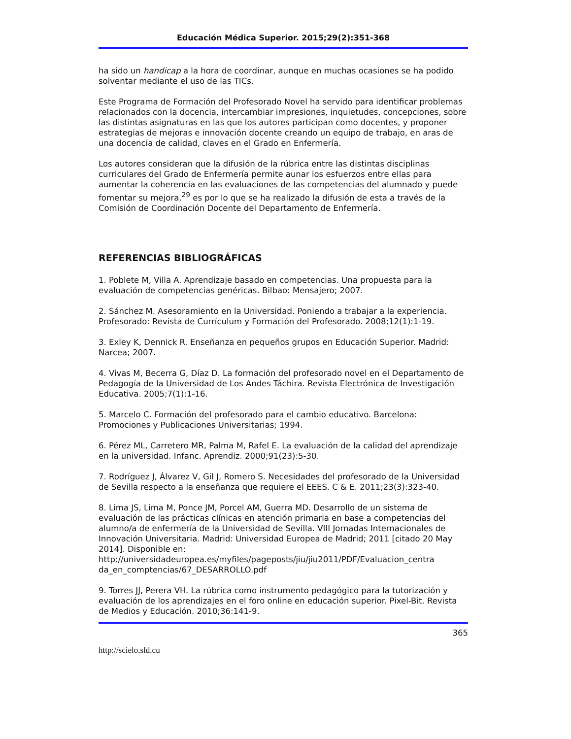Educación Médica Superior. 2015;29(2):351-368
ha sido un handicap a la hora de coordinar, aunque en muchas ocasiones se ha podido solventar mediante el uso de las TICs.
Este Programa de Formación del Profesorado Novel ha servido para identificar problemas relacionados con la docencia, intercambiar impresiones, inquietudes, concepciones, sobre las distintas asignaturas en las que los autores participan como docentes, y proponer estrategias de mejoras e innovación docente creando un equipo de trabajo, en aras de una docencia de calidad, claves en el Grado en Enfermería.
Los autores consideran que la difusión de la rúbrica entre las distintas disciplinas curriculares del Grado de Enfermería permite aunar los esfuerzos entre ellas para aumentar la coherencia en las evaluaciones de las competencias del alumnado y puede fomentar su mejora,<sup>29</sup> es por lo que se ha realizado la difusión de esta a través de la Comisión de Coordinación Docente del Departamento de Enfermería.
REFERENCIAS BIBLIOGRÁFICAS
1. Poblete M, Villa A. Aprendizaje basado en competencias. Una propuesta para la evaluación de competencias genéricas. Bilbao: Mensajero; 2007.
2. Sánchez M. Asesoramiento en la Universidad. Poniendo a trabajar a la experiencia. Profesorado: Revista de Currículum y Formación del Profesorado. 2008;12(1):1-19.
3. Exley K, Dennick R. Enseñanza en pequeños grupos en Educación Superior. Madrid: Narcea; 2007.
4. Vivas M, Becerra G, Díaz D. La formación del profesorado novel en el Departamento de Pedagogía de la Universidad de Los Andes Táchira. Revista Electrónica de Investigación Educativa. 2005;7(1):1-16.
5. Marcelo C. Formación del profesorado para el cambio educativo. Barcelona: Promociones y Publicaciones Universitarias; 1994.
6. Pérez ML, Carretero MR, Palma M, Rafel E. La evaluación de la calidad del aprendizaje en la universidad. Infanc. Aprendiz. 2000;91(23):5-30.
7. Rodríguez J, Álvarez V, Gil J, Romero S. Necesidades del profesorado de la Universidad de Sevilla respecto a la enseñanza que requiere el EEES. C & E. 2011;23(3):323-40.
8. Lima JS, Lima M, Ponce JM, Porcel AM, Guerra MD. Desarrollo de un sistema de evaluación de las prácticas clínicas en atención primaria en base a competencias del alumno/a de enfermería de la Universidad de Sevilla. VIII Jornadas Internacionales de Innovación Universitaria. Madrid: Universidad Europea de Madrid; 2011 [citado 20 May 2014]. Disponible en: http://universidadeuropea.es/myfiles/pageposts/jiu/jiu2011/PDF/Evaluacion_centra da_en_comptencias/67_DESARROLLO.pdf
9. Torres JJ, Perera VH. La rúbrica como instrumento pedagógico para la tutorización y evaluación de los aprendizajes en el foro online en educación superior. Pixel-Bit. Revista de Medios y Educación. 2010;36:141-9.
365
http://scielo.sld.cu